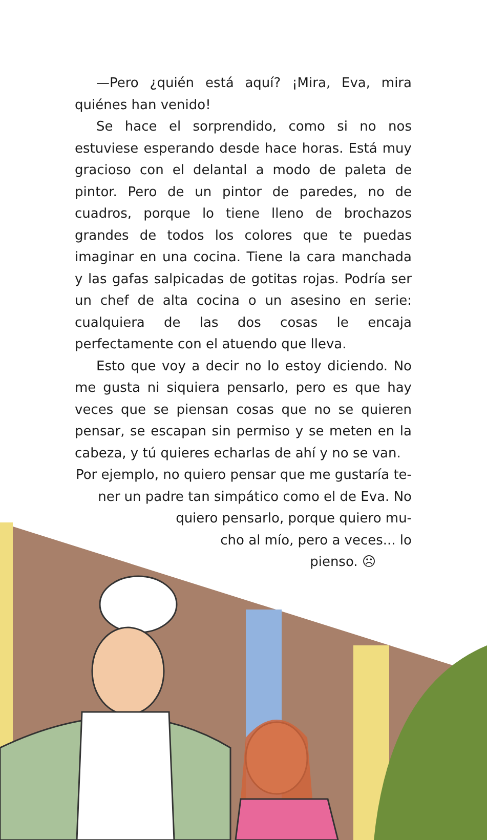—Pero ¿quién está aquí? ¡Mira, Eva, mira quiénes han venido!
Se hace el sorprendido, como si no nos estuviese esperando desde hace horas. Está muy gracioso con el delantal a modo de paleta de pintor. Pero de un pintor de paredes, no de cuadros, porque lo tiene lleno de brochazos grandes de todos los colores que te puedas imaginar en una cocina. Tiene la cara manchada y las gafas salpicadas de gotitas rojas. Podría ser un chef de alta cocina o un asesino en serie: cualquiera de las dos cosas le encaja perfectamente con el atuendo que lleva.
Esto que voy a decir no lo estoy diciendo. No me gusta ni siquiera pensarlo, pero es que hay veces que se piensan cosas que no se quieren pensar, se escapan sin permiso y se meten en la cabeza, y tú quieres echarlas de ahí y no se van.
Por ejemplo, no quiero pensar que me gustaría te-
ner un padre tan simpático como el de Eva. No
quiero pensarlo, porque quiero mu-
cho al mío, pero a veces... lo
pienso. ☹